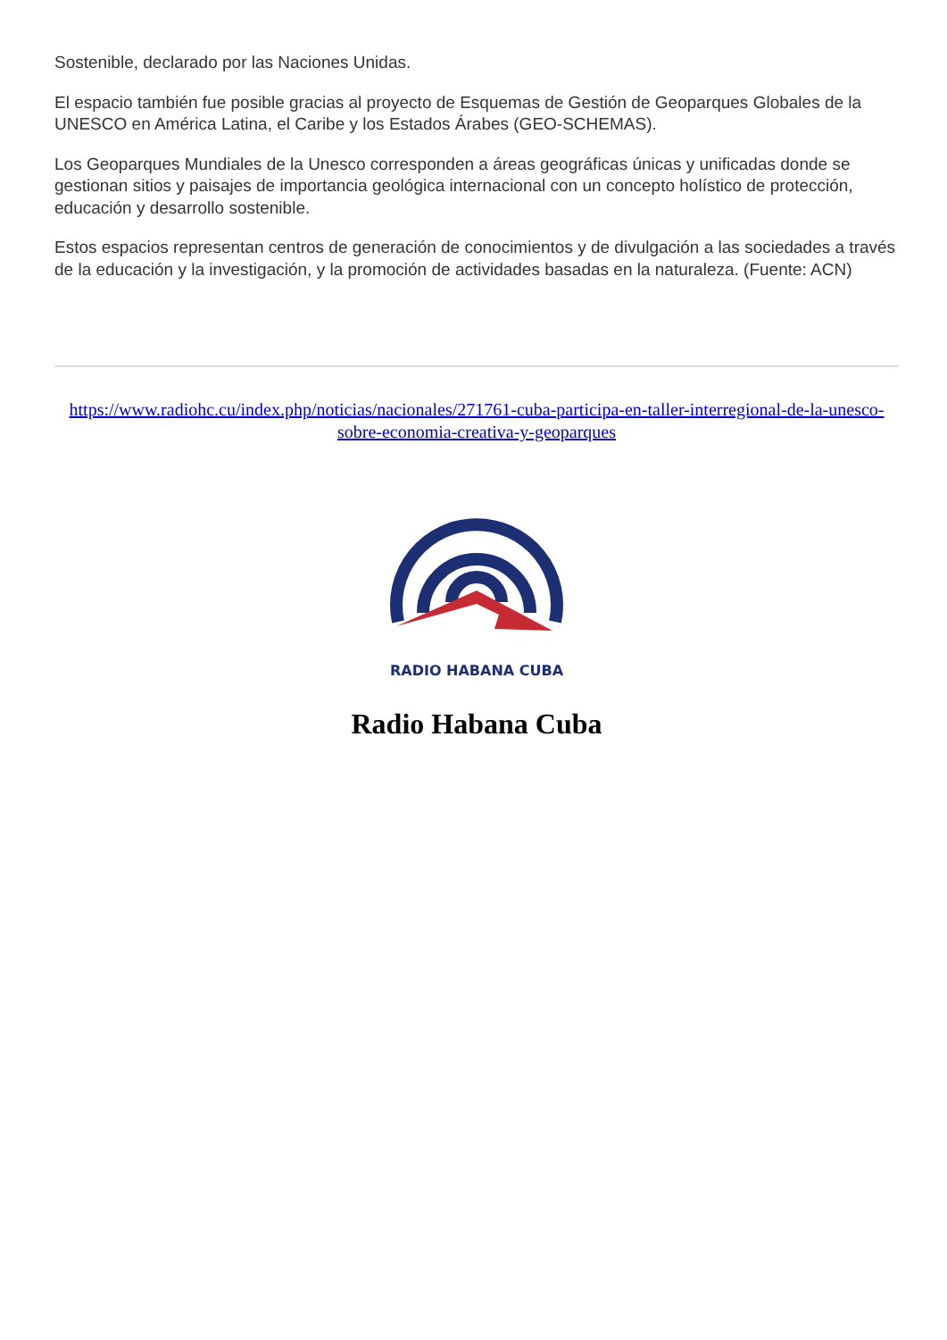Sostenible, declarado por las Naciones Unidas.
El espacio también fue posible gracias al proyecto de Esquemas de Gestión de Geoparques Globales de la UNESCO en América Latina, el Caribe y los Estados Árabes (GEO-SCHEMAS).
Los Geoparques Mundiales de la Unesco corresponden a áreas geográficas únicas y unificadas donde se gestionan sitios y paisajes de importancia geológica internacional con un concepto holístico de protección, educación y desarrollo sostenible.
Estos espacios representan centros de generación de conocimientos y de divulgación a las sociedades a través de la educación y la investigación, y la promoción de actividades basadas en la naturaleza. (Fuente: ACN)
https://www.radiohc.cu/index.php/noticias/nacionales/271761-cuba-participa-en-taller-interregional-de-la-unesco-sobre-economia-creativa-y-geoparques
RADIO HABANA CUBA
Radio Habana Cuba